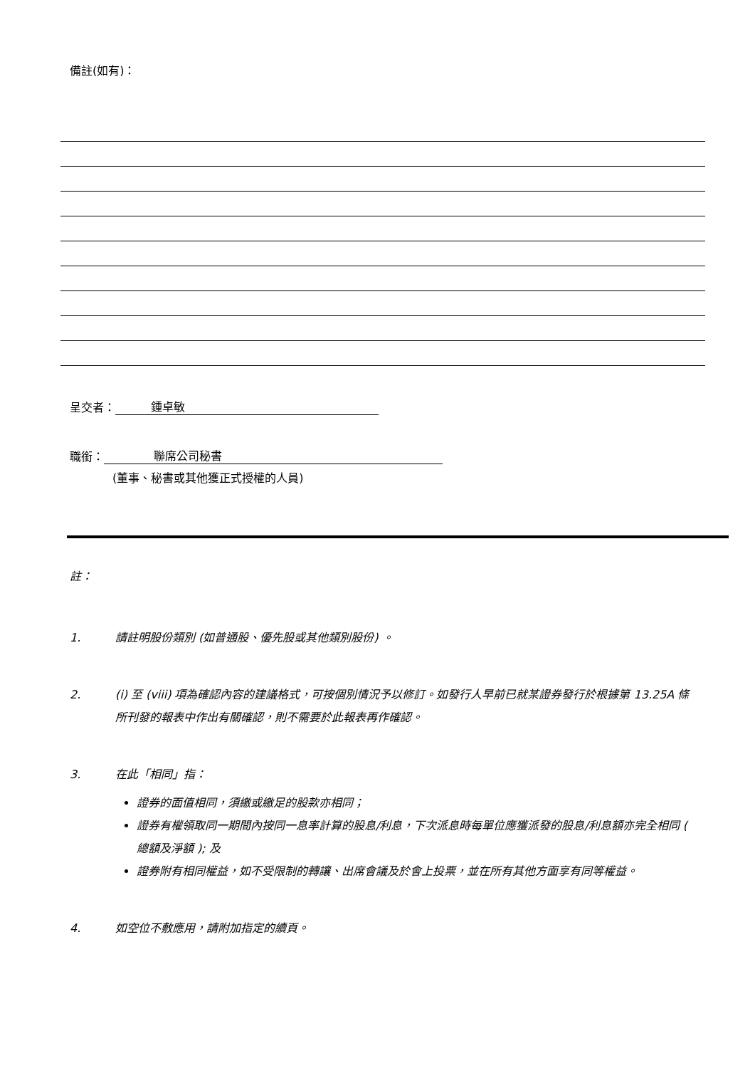備註(如有)：
呈交者： 鍾卓敏
職銜： 聯席公司秘書
(董事、秘書或其他獲正式授權的人員)
註：
1. 請註明股份類別 (如普通股、優先股或其他類別股份) 。
2. (i) 至 (viii) 項為確認內容的建議格式，可按個別情況予以修訂。如發行人早前已就某證券發行於根據第 13.25A 條所刊發的報表中作出有關確認，則不需要於此報表再作確認。
3. 在此「相同」指：
證券的面值相同，須繳或繳足的股款亦相同；
證券有權領取同一期間內按同一息率計算的股息/利息，下次派息時每單位應獲派發的股息/利息額亦完全相同 ( 總額及淨額 ); 及
證券附有相同權益，如不受限制的轉讓、出席會議及於會上投票，並在所有其他方面享有同等權益。
4. 如空位不敷應用，請附加指定的續頁。